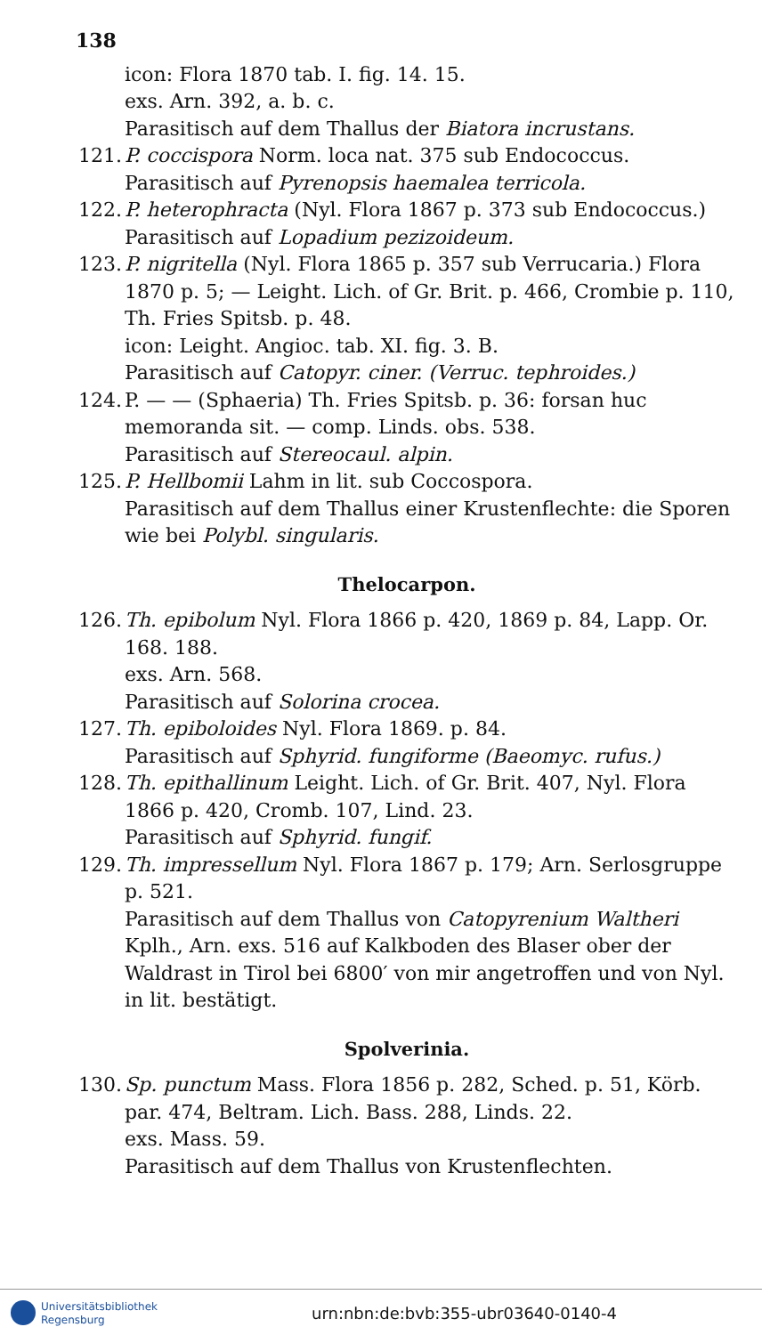138
icon: Flora 1870 tab. I. fig. 14. 15.
exs. Arn. 392, a. b. c.
Parasitisch auf dem Thallus der Biatora incrustans.
121. P. coccispora Norm. loca nat. 375 sub Endococcus.
Parasitisch auf Pyrenopsis haemalea terricola.
122. P. heterophracta (Nyl. Flora 1867 p. 373 sub Endococcus.)
Parasitisch auf Lopadium pezizoideum.
123. P. nigritella (Nyl. Flora 1865 p. 357 sub Verrucaria.) Flora 1870 p. 5; — Leight. Lich. of Gr. Brit. p. 466, Crombie p. 110, Th. Fries Spitsb. p. 48.
icon: Leight. Angioc. tab. XI. fig. 3. B.
Parasitisch auf Catopyr. ciner. (Verruc. tephroides.)
124. P. — — (Sphaeria) Th. Fries Spitsb. p. 36: forsan huc memoranda sit. — comp. Linds. obs. 538.
Parasitisch auf Stereocaul. alpin.
125. P. Hellbomii Lahm in lit. sub Coccospora.
Parasitisch auf dem Thallus einer Krustenflechte: die Sporen wie bei Polybl. singularis.
Thelocarpon.
126. Th. epibolum Nyl. Flora 1866 p. 420, 1869 p. 84, Lapp. Or. 168. 188.
exs. Arn. 568.
Parasitisch auf Solorina crocea.
127. Th. epiboloides Nyl. Flora 1869. p. 84.
Parasitisch auf Sphyrid. fungiforme (Baeomyc. rufus.)
128. Th. epithallinum Leight. Lich. of Gr. Brit. 407, Nyl. Flora 1866 p. 420, Cromb. 107, Lind. 23.
Parasitisch auf Sphyrid. fungif.
129. Th. impressellum Nyl. Flora 1867 p. 179; Arn. Serlosgruppe p. 521.
Parasitisch auf dem Thallus von Catopyrenium Waltheri Kplh., Arn. exs. 516 auf Kalkboden des Blaser ober der Waldrast in Tirol bei 6800′ von mir angetroffen und von Nyl. in lit. bestätigt.
Spolverinia.
130. Sp. punctum Mass. Flora 1856 p. 282, Sched. p. 51, Körb. par. 474, Beltram. Lich. Bass. 288, Linds. 22.
exs. Mass. 59.
Parasitisch auf dem Thallus von Krustenflechten.
Universitätsbibliothek
Regensburg
urn:nbn:de:bvb:355-ubr03640-0140-4